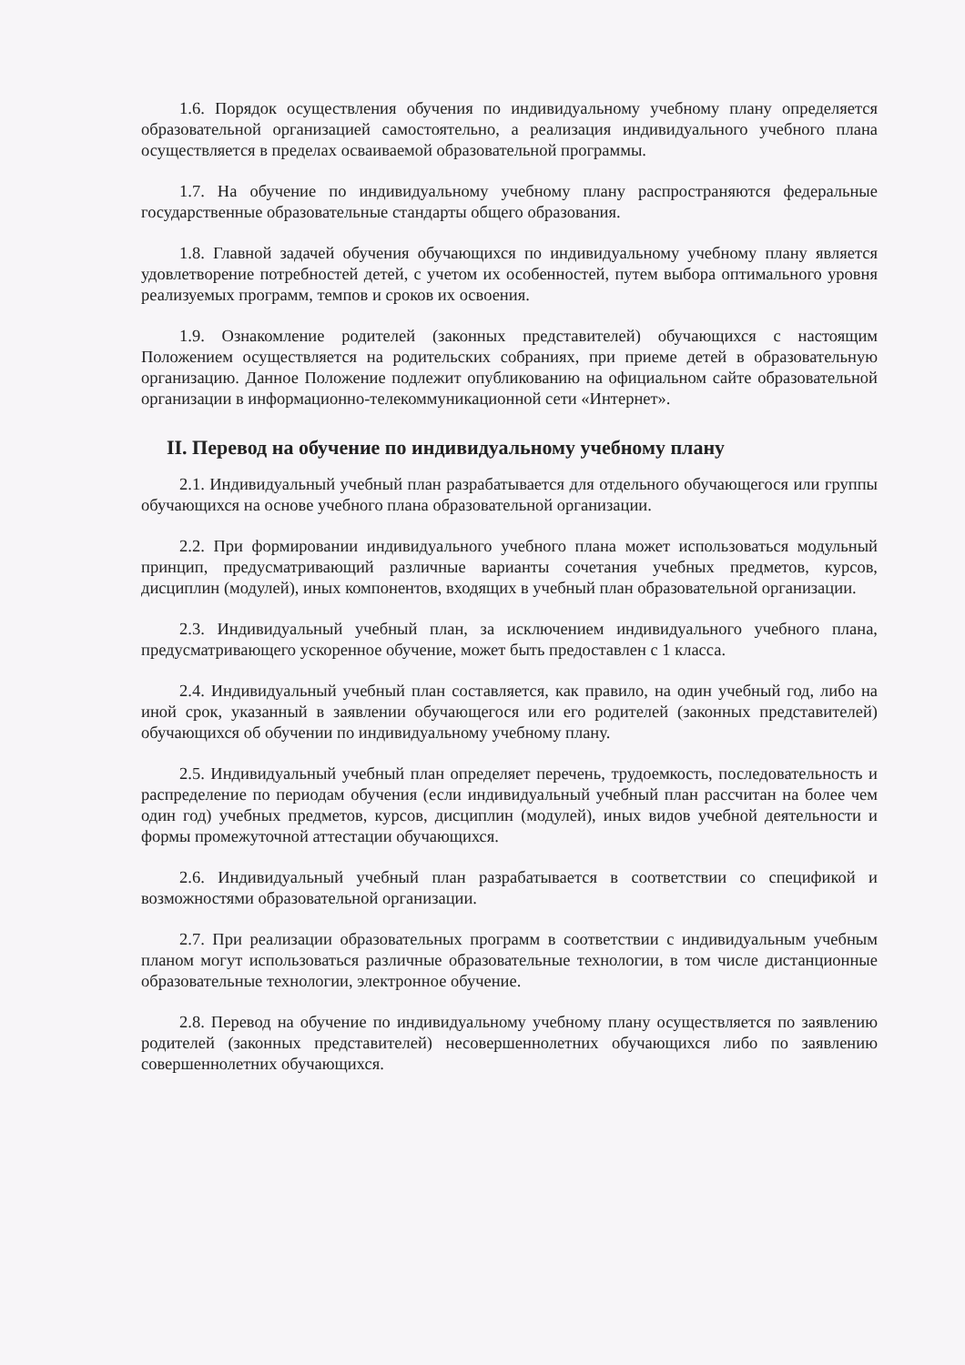1.6. Порядок осуществления обучения по индивидуальному учебному плану определяется образовательной организацией самостоятельно, а реализация индивидуального учебного плана осуществляется в пределах осваиваемой образовательной программы.
1.7. На обучение по индивидуальному учебному плану распространяются федеральные государственные образовательные стандарты общего образования.
1.8. Главной задачей обучения обучающихся по индивидуальному учебному плану является удовлетворение потребностей детей, с учетом их особенностей, путем выбора оптимального уровня реализуемых программ, темпов и сроков их освоения.
1.9. Ознакомление родителей (законных представителей) обучающихся с настоящим Положением осуществляется на родительских собраниях, при приеме детей в образовательную организацию. Данное Положение подлежит опубликованию на официальном сайте образовательной организации в информационно-телекоммуникационной сети «Интернет».
II. Перевод на обучение по индивидуальному учебному плану
2.1. Индивидуальный учебный план разрабатывается для отдельного обучающегося или группы обучающихся на основе учебного плана образовательной организации.
2.2. При формировании индивидуального учебного плана может использоваться модульный принцип, предусматривающий различные варианты сочетания учебных предметов, курсов, дисциплин (модулей), иных компонентов, входящих в учебный план образовательной организации.
2.3. Индивидуальный учебный план, за исключением индивидуального учебного плана, предусматривающего ускоренное обучение, может быть предоставлен с 1 класса.
2.4. Индивидуальный учебный план составляется, как правило, на один учебный год, либо на иной срок, указанный в заявлении обучающегося или его родителей (законных представителей) обучающихся об обучении по индивидуальному учебному плану.
2.5. Индивидуальный учебный план определяет перечень, трудоемкость, последовательность и распределение по периодам обучения (если индивидуальный учебный план рассчитан на более чем один год) учебных предметов, курсов, дисциплин (модулей), иных видов учебной деятельности и формы промежуточной аттестации обучающихся.
2.6. Индивидуальный учебный план разрабатывается в соответствии со спецификой и возможностями образовательной организации.
2.7. При реализации образовательных программ в соответствии с индивидуальным учебным планом могут использоваться различные образовательные технологии, в том числе дистанционные образовательные технологии, электронное обучение.
2.8. Перевод на обучение по индивидуальному учебному плану осуществляется по заявлению родителей (законных представителей) несовершеннолетних обучающихся либо по заявлению совершеннолетних обучающихся.